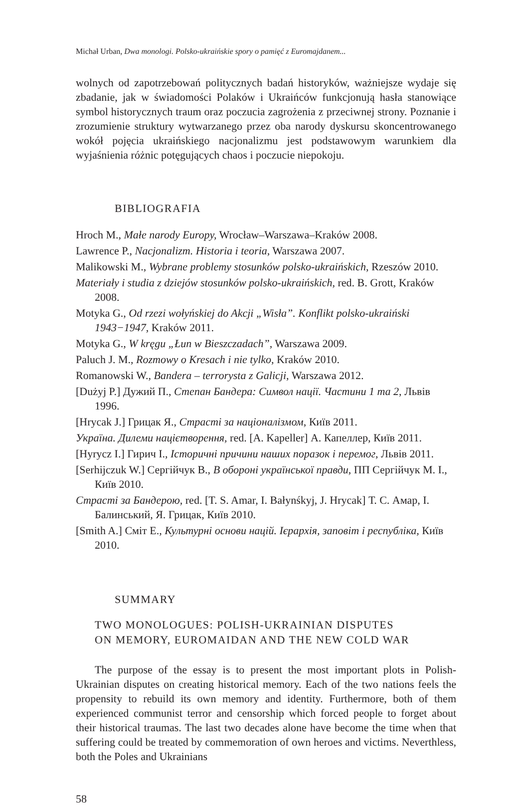Michał Urban, Dwa monologi. Polsko-ukraińskie spory o pamięć z Euromajdanem...
wolnych od zapotrzebowań politycznych badań historyków, ważniejsze wydaje się zbadanie, jak w świadomości Polaków i Ukraińców funkcjonują hasła stanowiące symbol historycznych traum oraz poczucia zagrożenia z przeciwnej strony. Poznanie i zrozumienie struktury wytwarzanego przez oba narody dyskursu skoncentrowanego wokół pojęcia ukraińskiego nacjonalizmu jest podstawowym warunkiem dla wyjaśnienia różnic potęgujących chaos i poczucie niepokoju.
BIBLIOGRAFIA
Hroch M., Małe narody Europy, Wrocław–Warszawa–Kraków 2008.
Lawrence P., Nacjonalizm. Historia i teoria, Warszawa 2007.
Malikowski M., Wybrane problemy stosunków polsko-ukraińskich, Rzeszów 2010.
Materiały i studia z dziejów stosunków polsko-ukraińskich, red. B. Grott, Kraków 2008.
Motyka G., Od rzezi wołyńskiej do Akcji „Wisła”. Konflikt polsko-ukraiński 1943−1947, Kraków 2011.
Motyka G., W kręgu „Łun w Bieszczadach”, Warszawa 2009.
Paluch J. M., Rozmowy o Kresach i nie tylko, Kraków 2010.
Romanowski W., Bandera – terrorysta z Galicji, Warszawa 2012.
[Dużyj P.] Дужий П., Степан Бандера: Символ нації. Частини 1 та 2, Львів 1996.
[Hrycak J.] Грицак Я., Страсті за націоналізмом, Київ 2011.
Україна. Дилеми націєтворення, red. [A. Kapeller] А. Капеллер, Київ 2011.
[Hyrycz I.] Гирич І., Історичні причини наших поразок і перемог, Львів 2011.
[Serhijczuk W.] Сергійчук В., В обороні української правди, ПП Сергійчук М. І., Київ 2010.
Страсті за Бандерою, red. [T. S. Amar, I. Bałynśkyj, J. Hrycak] Т. С. Амар, І. Балинський, Я. Грицак, Київ 2010.
[Smith A.] Сміт Е., Культурні основи націй. Ієрархія, заповіт і республіка, Київ 2010.
SUMMARY
TWO MONOLOGUES: POLISH-UKRAINIAN DISPUTES
ON MEMORY, EUROMAIDAN AND THE NEW COLD WAR
The purpose of the essay is to present the most important plots in Polish-Ukrainian disputes on creating historical memory. Each of the two nations feels the propensity to rebuild its own memory and identity. Furthermore, both of them experienced communist terror and censorship which forced people to forget about their historical traumas. The last two decades alone have become the time when that suffering could be treated by commemoration of own heroes and victims. Neverthless, both the Poles and Ukrainians
58